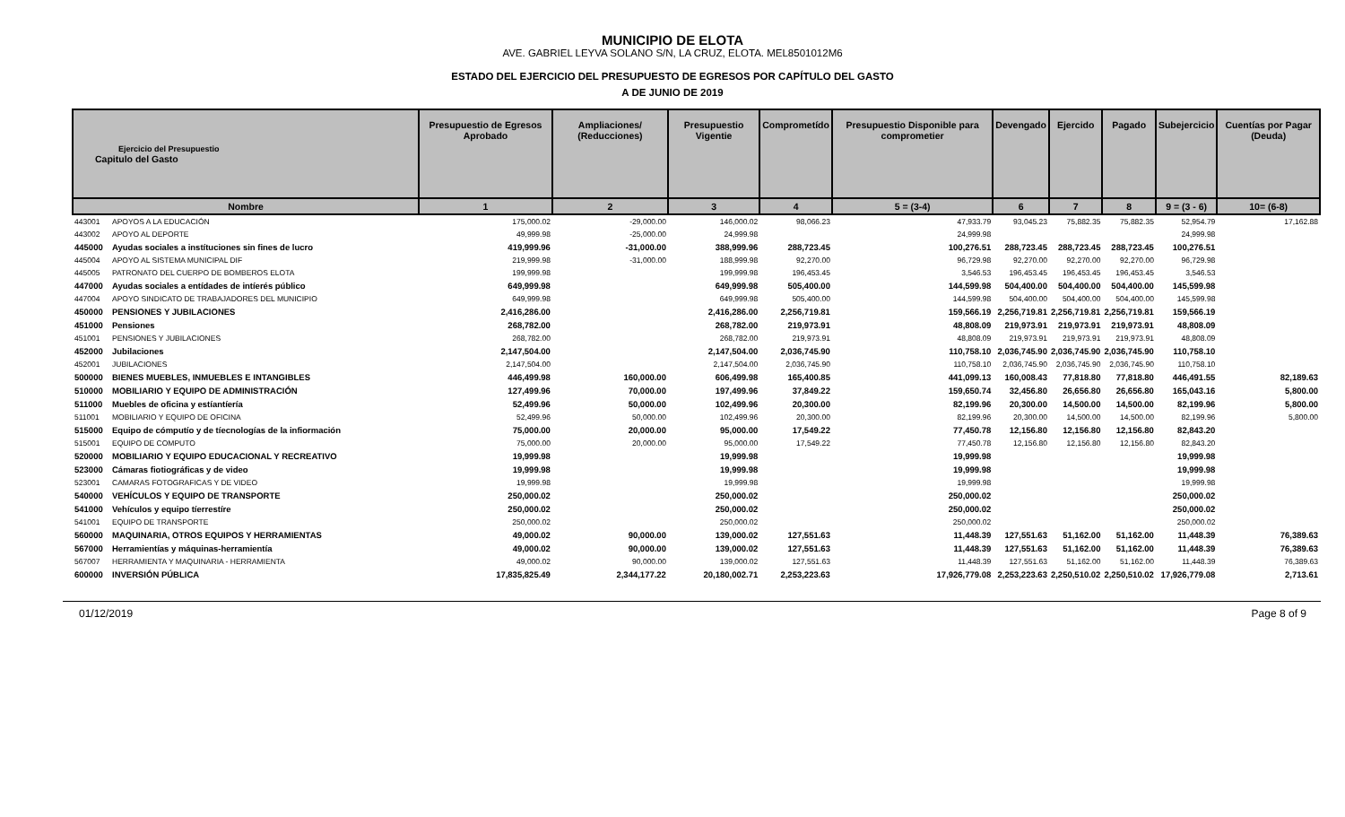MUNICIPIO DE ELOTA
AVE. GABRIEL LEYVA SOLANO S/N, LA CRUZ, ELOTA. MEL8501012M6
ESTADO DEL EJERCICIO DEL PRESUPUESTO DE EGRESOS POR CAPÍTULO DEL GASTO
A DE JUNIO DE 2019
| Ejercicio del Presupuestio Capitulo del Gasto | | Presupuestio de Egresos Aprobado | Ampliaciones/ (Reducciones) | Presupuestio Vigentie | Comprometído | Presupuestio Disponible para comprometier | Devengado | Ejercido | Pagado | Subejercicio | Cuentías por Pagar (Deuda) |
| --- | --- | --- | --- | --- | --- | --- | --- | --- | --- | --- | --- |
| Nombre | | 1 | 2 | 3 | 4 | 5 = (3-4) | 6 | 7 | 8 | 9 = (3 - 6) | 10= (6-8) |
| 443001 | APOYOS A LA EDUCACIÓN | 175,000.02 | -29,000.00 | 146,000.02 | 98,066.23 | 47,933.79 | 93,045.23 | 75,882.35 | 75,882.35 | 52,954.79 | 17,162.88 |
| 443002 | APOYO AL DEPORTE | 49,999.98 | -25,000.00 | 24,999.98 | | 24,999.98 | | | | 24,999.98 | |
| 445000 | Ayudas sociales a instítuciones sin fines de lucro | 419,999.96 | -31,000.00 | 388,999.96 | 288,723.45 | 100,276.51 | 288,723.45 | 288,723.45 | 288,723.45 | 100,276.51 | |
| 445004 | APOYO AL SISTEMA MUNICIPAL DIF | 219,999.98 | -31,000.00 | 188,999.98 | 92,270.00 | 96,729.98 | 92,270.00 | 92,270.00 | 92,270.00 | 96,729.98 | |
| 445005 | PATRONATO DEL CUERPO DE BOMBEROS ELOTA | 199,999.98 | | 199,999.98 | 196,453.45 | 3,546.53 | 196,453.45 | 196,453.45 | 196,453.45 | 3,546.53 | |
| 447000 | Ayudas sociales a entídades de intíerés público | 649,999.98 | | 649,999.98 | 505,400.00 | 144,599.98 | 504,400.00 | 504,400.00 | 504,400.00 | 145,599.98 | |
| 447004 | APOYO SINDICATO DE TRABAJADORES DEL MUNICIPIO | 649,999.98 | | 649,999.98 | 505,400.00 | 144,599.98 | 504,400.00 | 504,400.00 | 504,400.00 | 145,599.98 | |
| 450000 | PENSIONES Y JUBILACIONES | 2,416,286.00 | | 2,416,286.00 | 2,256,719.81 | 159,566.19 | 2,256,719.81 | 2,256,719.81 | 2,256,719.81 | 159,566.19 | |
| 451000 | Pensiones | 268,782.00 | | 268,782.00 | 219,973.91 | 48,808.09 | 219,973.91 | 219,973.91 | 219,973.91 | 48,808.09 | |
| 451001 | PENSIONES Y JUBILACIONES | 268,782.00 | | 268,782.00 | 219,973.91 | 48,808.09 | 219,973.91 | 219,973.91 | 219,973.91 | 48,808.09 | |
| 452000 | Jubilaciones | 2,147,504.00 | | 2,147,504.00 | 2,036,745.90 | 110,758.10 | 2,036,745.90 | 2,036,745.90 | 2,036,745.90 | 110,758.10 | |
| 452001 | JUBILACIONES | 2,147,504.00 | | 2,147,504.00 | 2,036,745.90 | 110,758.10 | 2,036,745.90 | 2,036,745.90 | 2,036,745.90 | 110,758.10 | |
| 500000 | BIENES MUEBLES, INMUEBLES E INTANGIBLES | 446,499.98 | 160,000.00 | 606,499.98 | 165,400.85 | 441,099.13 | 160,008.43 | 77,818.80 | 77,818.80 | 446,491.55 | 82,189.63 |
| 510000 | MOBILIARIO Y EQUIPO DE ADMINISTRACIÓN | 127,499.96 | 70,000.00 | 197,499.96 | 37,849.22 | 159,650.74 | 32,456.80 | 26,656.80 | 26,656.80 | 165,043.16 | 5,800.00 |
| 511000 | Muebles de oficina y estíantíería | 52,499.96 | 50,000.00 | 102,499.96 | 20,300.00 | 82,199.96 | 20,300.00 | 14,500.00 | 14,500.00 | 82,199.96 | 5,800.00 |
| 511001 | MOBILIARIO Y EQUIPO DE OFICINA | 52,499.96 | 50,000.00 | 102,499.96 | 20,300.00 | 82,199.96 | 20,300.00 | 14,500.00 | 14,500.00 | 82,199.96 | 5,800.00 |
| 515000 | Equipo de cómputío y de tíecnologías de la infiormación | 75,000.00 | 20,000.00 | 95,000.00 | 17,549.22 | 77,450.78 | 12,156.80 | 12,156.80 | 12,156.80 | 82,843.20 | |
| 515001 | EQUIPO DE COMPUTO | 75,000.00 | 20,000.00 | 95,000.00 | 17,549.22 | 77,450.78 | 12,156.80 | 12,156.80 | 12,156.80 | 82,843.20 | |
| 520000 | MOBILIARIO Y EQUIPO EDUCACIONAL Y RECREATIVO | 19,999.98 | | 19,999.98 | | 19,999.98 | | | | 19,999.98 | |
| 523000 | Cámaras fiotiográficas y de video | 19,999.98 | | 19,999.98 | | 19,999.98 | | | | 19,999.98 | |
| 523001 | CAMARAS FOTOGRAFICAS Y DE VIDEO | 19,999.98 | | 19,999.98 | | 19,999.98 | | | | 19,999.98 | |
| 540000 | VEHÍCULOS Y EQUIPO DE TRANSPORTE | 250,000.02 | | 250,000.02 | | 250,000.02 | | | | 250,000.02 | |
| 541000 | Vehículos y equipo tíerrestíre | 250,000.02 | | 250,000.02 | | 250,000.02 | | | | 250,000.02 | |
| 541001 | EQUIPO DE TRANSPORTE | 250,000.02 | | 250,000.02 | | 250,000.02 | | | | 250,000.02 | |
| 560000 | MAQUINARIA, OTROS EQUIPOS Y HERRAMIENTAS | 49,000.02 | 90,000.00 | 139,000.02 | 127,551.63 | 11,448.39 | 127,551.63 | 51,162.00 | 51,162.00 | 11,448.39 | 76,389.63 |
| 567000 | Herramientías y máquinas-herramientía | 49,000.02 | 90,000.00 | 139,000.02 | 127,551.63 | 11,448.39 | 127,551.63 | 51,162.00 | 51,162.00 | 11,448.39 | 76,389.63 |
| 567007 | HERRAMIENTA Y MAQUINARIA - HERRAMIENTA | 49,000.02 | 90,000.00 | 139,000.02 | 127,551.63 | 11,448.39 | 127,551.63 | 51,162.00 | 51,162.00 | 11,448.39 | 76,389.63 |
| 600000 | INVERSIÓN PÚBLICA | 17,835,825.49 | 2,344,177.22 | 20,180,002.71 | 2,253,223.63 | 17,926,779.08 | 2,253,223.63 | 2,250,510.02 | 2,250,510.02 | 17,926,779.08 | 2,713.61 |
01/12/2019 Page 8 of 9